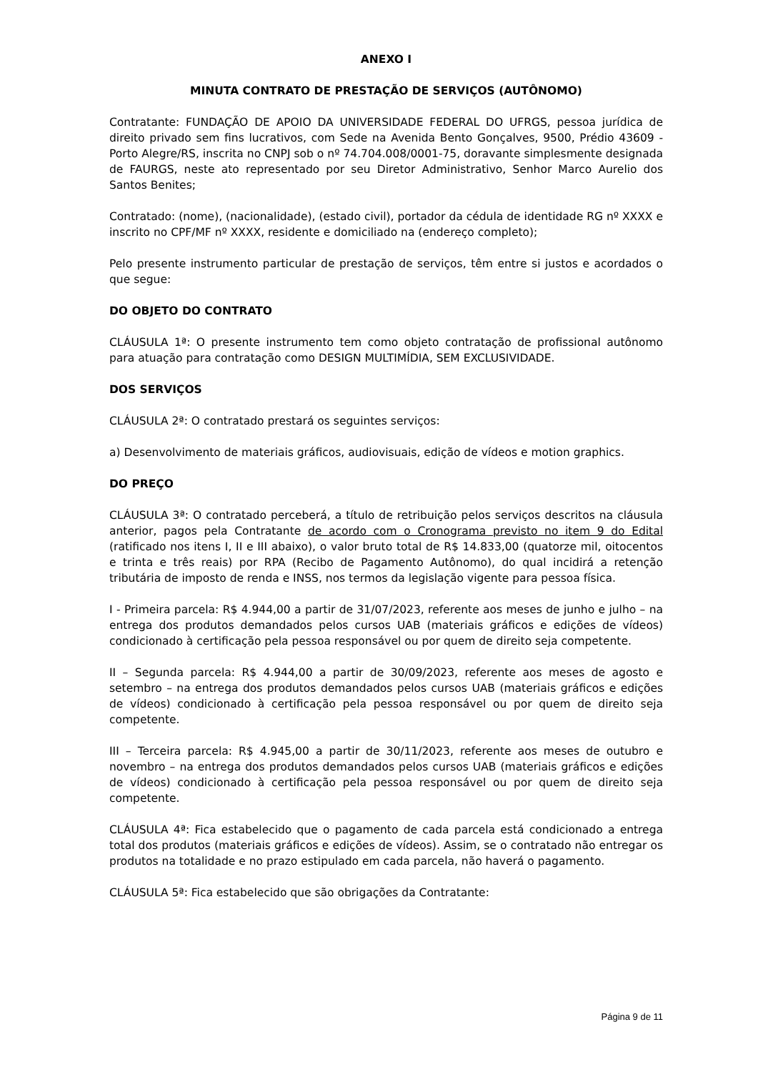ANEXO I
MINUTA CONTRATO DE PRESTAÇÃO DE SERVIÇOS (AUTÔNOMO)
Contratante: FUNDAÇÃO DE APOIO DA UNIVERSIDADE FEDERAL DO UFRGS, pessoa jurídica de direito privado sem fins lucrativos, com Sede na Avenida Bento Gonçalves, 9500, Prédio 43609 - Porto Alegre/RS, inscrita no CNPJ sob o nº 74.704.008/0001-75, doravante simplesmente designada de FAURGS, neste ato representado por seu Diretor Administrativo, Senhor Marco Aurelio dos Santos Benites;
Contratado: (nome), (nacionalidade), (estado civil), portador da cédula de identidade RG nº XXXX e inscrito no CPF/MF nº XXXX, residente e domiciliado na (endereço completo);
Pelo presente instrumento particular de prestação de serviços, têm entre si justos e acordados o que segue:
DO OBJETO DO CONTRATO
CLÁUSULA 1ª: O presente instrumento tem como objeto contratação de profissional autônomo para atuação para contratação como DESIGN MULTIMÍDIA, SEM EXCLUSIVIDADE.
DOS SERVIÇOS
CLÁUSULA 2ª: O contratado prestará os seguintes serviços:
a) Desenvolvimento de materiais gráficos, audiovisuais, edição de vídeos e motion graphics.
DO PREÇO
CLÁUSULA 3ª: O contratado perceberá, a título de retribuição pelos serviços descritos na cláusula anterior, pagos pela Contratante de acordo com o Cronograma previsto no item 9 do Edital (ratificado nos itens I, II e III abaixo), o valor bruto total de R$ 14.833,00 (quatorze mil, oitocentos e trinta e três reais) por RPA (Recibo de Pagamento Autônomo), do qual incidirá a retenção tributária de imposto de renda e INSS, nos termos da legislação vigente para pessoa física.
I - Primeira parcela: R$ 4.944,00 a partir de 31/07/2023, referente aos meses de junho e julho – na entrega dos produtos demandados pelos cursos UAB (materiais gráficos e edições de vídeos) condicionado à certificação pela pessoa responsável ou por quem de direito seja competente.
II – Segunda parcela: R$ 4.944,00 a partir de 30/09/2023, referente aos meses de agosto e setembro – na entrega dos produtos demandados pelos cursos UAB (materiais gráficos e edições de vídeos) condicionado à certificação pela pessoa responsável ou por quem de direito seja competente.
III – Terceira parcela: R$ 4.945,00 a partir de 30/11/2023, referente aos meses de outubro e novembro – na entrega dos produtos demandados pelos cursos UAB (materiais gráficos e edições de vídeos) condicionado à certificação pela pessoa responsável ou por quem de direito seja competente.
CLÁUSULA 4ª: Fica estabelecido que o pagamento de cada parcela está condicionado a entrega total dos produtos (materiais gráficos e edições de vídeos). Assim, se o contratado não entregar os produtos na totalidade e no prazo estipulado em cada parcela, não haverá o pagamento.
CLÁUSULA 5ª: Fica estabelecido que são obrigações da Contratante:
Página 9 de 11